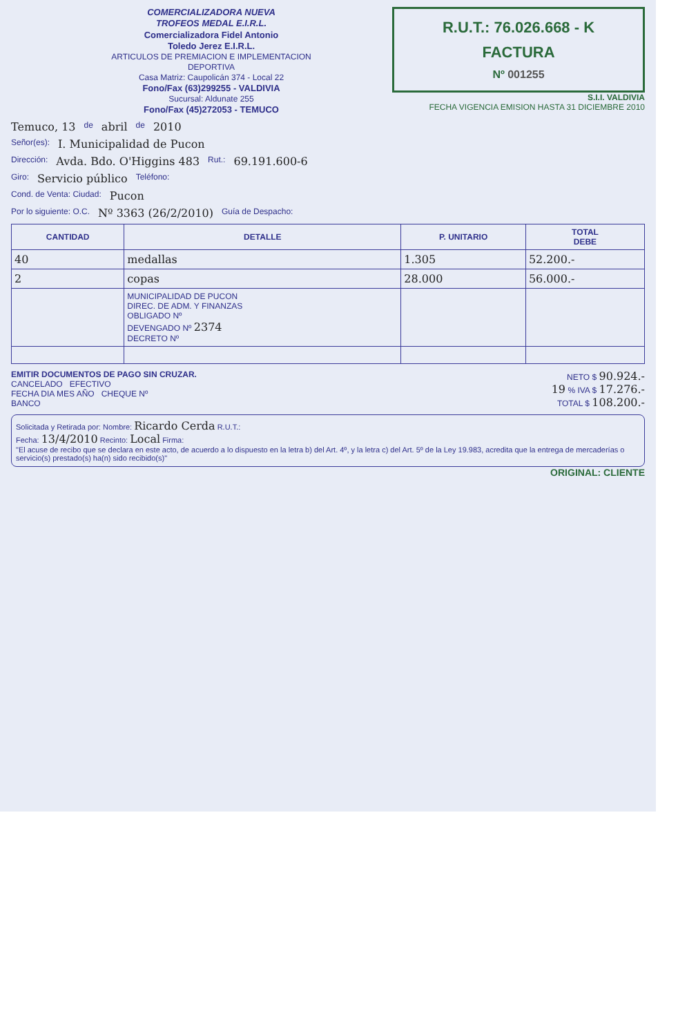COMERCIALIZADORA NUEVA
TROFEOS MEDAL E.I.R.L.
Comercializadora Fidel Antonio
Toledo Jerez E.I.R.L.
ARTICULOS DE PREMIACION E IMPLEMENTACION DEPORTIVA
Casa Matriz: Caupolicán 374 - Local 22
Fono/Fax (63)299255 - VALDIVIA
Sucursal: Aldunate 255
Fono/Fax (45)272053 - TEMUCO
R.U.T.: 76.026.668 - K
FACTURA
Nº 001255
S.I.I. VALDIVIA
FECHA VIGENCIA EMISION HASTA 31 DICIEMBRE 2010
Temuco, 13 de abril de 2010
Señor(es): I. Municipalidad de Pucon
Dirección: Avda. Bdo. O'Higgins 483 Rut.: 69.191.600-6
Giro: Servicio público Teléfono:
Cond. de Venta: Ciudad: Pucon
Por lo siguiente: O.C. Nº 3363 (26/2/2010) Guía de Despacho:
| CANTIDAD | DETALLE | P. UNITARIO | TOTAL DEBE |
| --- | --- | --- | --- |
| 40 | medallas | 1.305 | 52.200.- |
| 2 | copas | 28.000 | 56.000.- |
| | MUNICIPALIDAD DE PUCON DIREC. DE ADM. Y FINANZAS OBLIGADO Nº DEVENGADO Nº 2374 DECRETO Nº | | |
EMITIR DOCUMENTOS DE PAGO SIN CRUZAR.
CANCELADO EFECTIVO
FECHA DIA MES AÑO CHEQUE Nº
BANCO
NETO $ 90.924.-
19 % IVA $ 17.276.-
TOTAL $ 108.200.-
Solicitada y Retirada por: Nombre: Ricardo Cerda R.U.T.:
Fecha: 13/4/2010 Recinto: Local Firma:
"El acuse de recibo que se declara en este acto, de acuerdo a lo dispuesto en la letra b) del Art. 4º, y la letra c) del Art. 5º de la Ley 19.983, acredita que la entrega de mercaderías o servicio(s) prestado(s) ha(n) sido recibido(s)"
ORIGINAL: CLIENTE